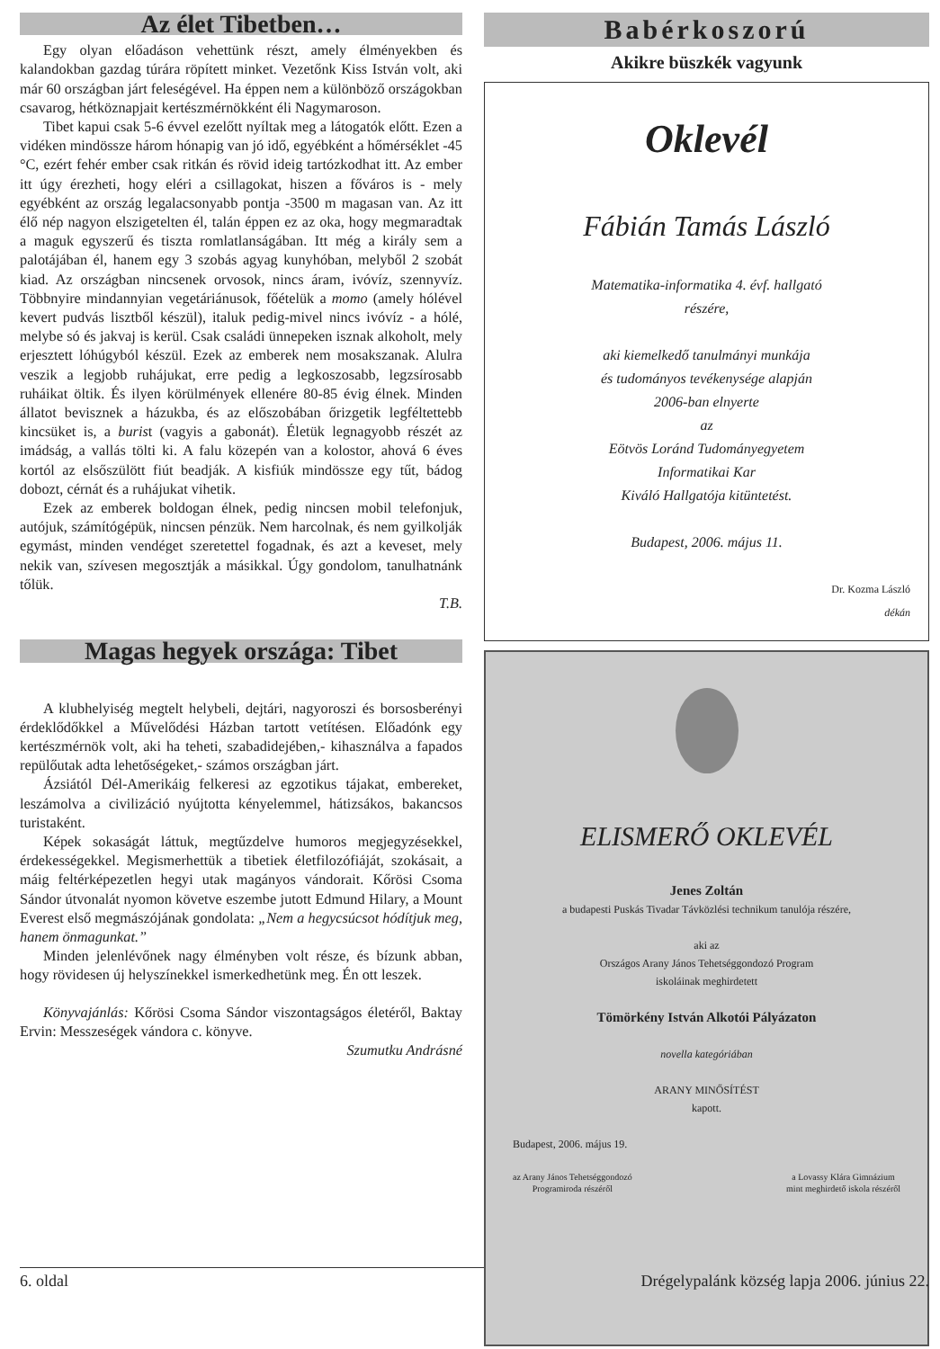Az élet Tibetben…
Egy olyan előadáson vehettünk részt, amely élményekben és kalandokban gazdag túrára röpített minket. Vezetőnk Kiss István volt, aki már 60 országban járt feleségével. Ha éppen nem a különböző országokban csavarog, hétköznapjait kertészmérnökként éli Nagymaroson.
Tibet kapui csak 5-6 évvel ezelőtt nyíltak meg a látogatók előtt. Ezen a vidéken mindössze három hónapig van jó idő, egyébként a hőmérséklet -45 °C, ezért fehér ember csak ritkán és rövid ideig tartózkodhat itt. Az ember itt úgy érezheti, hogy eléri a csillagokat, hiszen a főváros is - mely egyébként az ország legalacsonyabb pontja -3500 m magasan van. Az itt élő nép nagyon elszigetelten él, talán éppen ez az oka, hogy megmaradtak a maguk egyszerű és tiszta romlatlanságában. Itt még a király sem a palotájában él, hanem egy 3 szobás agyag kunyhóban, melyből 2 szobát kiad. Az országban nincsenek orvosok, nincs áram, ivóvíz, szennyvíz. Többnyire mindannyian vegetáriánusok, főételük a momo (amely hólével kevert pudvás lisztből készül), italuk pedig-mivel nincs ivóvíz - a hólé, melybe só és jakvaj is kerül. Csak családi ünnepeken isznak alkoholt, mely erjesztett lóhúgyból készül. Ezek az emberek nem mosakszanak. Alulra veszik a legjobb ruhájukat, erre pedig a legkoszosabb, legzsírosabb ruháikat öltik. És ilyen körülmények ellenére 80-85 évig élnek. Minden állatot bevisznek a házukba, és az előszobában őrizgetik legféltettebb kincsüket is, a burist (vagyis a gabonát). Életük legnagyobb részét az imádság, a vallás tölti ki. A falu közepén van a kolostor, ahová 6 éves kortól az elsőszülött fiút beadják. A kisfiúk mindössze egy tűt, bádog dobozt, cérnát és a ruhájukat vihetik.
Ezek az emberek boldogan élnek, pedig nincsen mobil telefonjuk, autójuk, számítógépük, nincsen pénzük. Nem harcolnak, és nem gyilkolják egymást, minden vendéget szeretettel fogadnak, és azt a keveset, mely nekik van, szívesen megosztják a másikkal. Úgy gondolom, tanulhatnánk tőlük.
T.B.
Magas hegyek országa: Tibet
A klubhelyiség megtelt helybeli, dejtári, nagyoroszi és borsosberényi érdeklődőkkel a Művelődési Házban tartott vetítésen. Előadónk egy kertészmérnök volt, aki ha teheti, szabadidejében,- kihasználva a fapados repülőutak adta lehetőségeket,- számos országban járt.
Ázsiától Dél-Amerikáig felkeresi az egzotikus tájakat, embereket, leszámolva a civilizáció nyújtotta kényelemmel, hátizsákos, bakancsos turistaként.
Képek sokaságát láttuk, megtűzdelve humoros megjegyzésekkel, érdekességekkel. Megismerhettük a tibetiek életfilozófiáját, szokásait, a máig feltérképezetlen hegyi utak magányos vándorait. Kőrösi Csoma Sándor útvonalát nyomon követve eszembe jutott Edmund Hilary, a Mount Everest első megmászójának gondolata: „Nem a hegycsúcsot hódítjuk meg, hanem önmagunkat.”
Minden jelenlévőnek nagy élményben volt része, és bízunk abban, hogy rövidesen új helyszínekkel ismerkedhetünk meg. Én ott leszek.
Könyvajánlás: Kőrösi Csoma Sándor viszontagságos életéről, Baktay Ervin: Messzeségek vándora c. könyve.
Szumutku Andrásné
Babérkoszorú
Akikre büszkék vagyunk
Oklevél
Fábián Tamás László
Matematika-informatika 4. évf. hallgató
részére,
aki kiemelkedő tanulmányi munkája
és tudományos tevékenysége alapján
2006-ban elnyerte
az
Eötvös Loránd Tudományegyetem
Informatikai Kar
Kiváló Hallgatója kitüntetést.
Budapest, 2006. május 11.
Dr. Kozma László
dékán
ELISMERŐ OKLEVÉL
Jenes Zoltán
a budapesti Puskás Tivadar Távközlési technikum tanulója részére,
aki az
Országos Arany János Tehetséggondozó Program
iskoláinak meghirdetett
Tömörkény István Alkotói Pályázaton
novella kategóriában
ARANY MINŐSÍTÉST
kapott.
Budapest, 2006. május 19.
az Arany János Tehetséggondozó
Programiroda részéről a Lovassy Klára Gimnázium
mint meghirdető iskola részéről
6. oldal Drégelypalánk község lapja 2006. június 22.